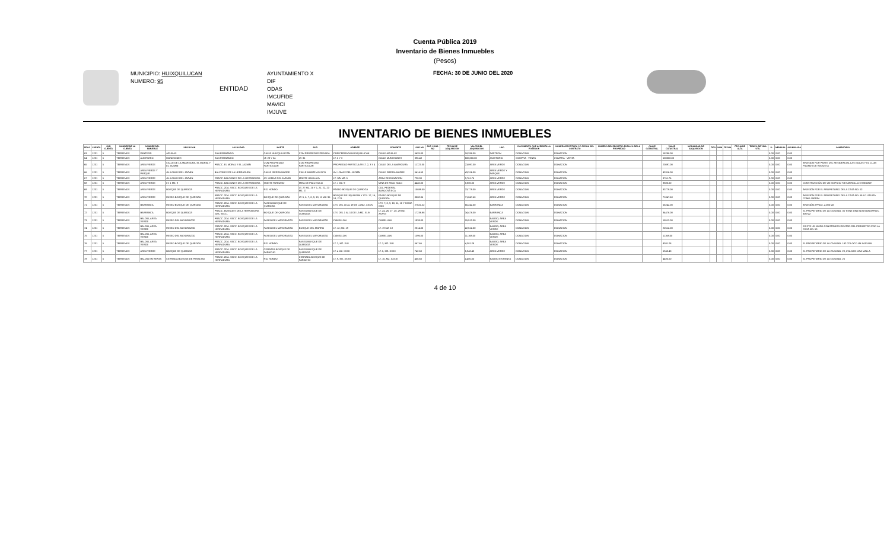Cuenta Pública 2019
Inventario de Bienes Inmuebles
(Pesos)
MUNICIPIO: HUIXQUILUCAN
NUMERO: 95
ENTIDAD
AYUNTAMIENTO X
DIF
ODAS
IMCUFIDE
MAVICI
IMJUVE
FECHA: 30 DE JUNIO DEL 2020
INVENTARIO DE BIENES INMUEBLES
| PROG | CUENTA | SUB CUENTA | NOMBRE DE LA CUENTA | NOMBRE DEL INMUEBLE | UBICACION | LOCALIDAD | NORTE | SUR | ORIENTE | PONIENTE | SUP. M2 | SUP. CONS. M2 | FECHA DE ADQUISICION | VALOR DEL ADQUISICION | USO | DOCUMENTO QUE ACREDITA LA POSESION | NUMERO ESCRITURA Y/O FECHA DEL CONTRATO | NUMERO DEL REGISTRO PUBLICO DE LA PROPIEDAD | CLAVE CATASTRAL | VALOR CATASTRAL | MODALIDAD DE ADQUISICION | TIPO | NUM | FECHA | FECHA DE ALTA | TIEMPO DE VIDA UTIL | % | MENSUAL | ACUMULADA | COMENTARIO |
| --- | --- | --- | --- | --- | --- | --- | --- | --- | --- | --- | --- | --- | --- | --- | --- | --- | --- | --- | --- | --- | --- | --- | --- | --- | --- | --- | --- | --- | --- | --- |
| 63 | 1231 | 5 | TERRENOS | PANTEON | AGUILAS | SAN FERNANDO | CALLE HUIXQUILUCAN | CON PROPIEDAD PRIVADA | CON CERRADA HUIXQUILUCAN | CALLE AGUILAS | 5425.00 | | | 18,288.00 | PANTEON | DONACION | DONACION | | | 18288.00 | | | | | | | 0.00 | 0.00 | 0.00 | |
| 64 | 1231 | 5 | TERRENOS | AUDITORIO | MUNICIONES | SAN FERNANDO | LT. 23 Y 24 | LT. 31 | LT. 2 Y 3 | CALLE MUNICIONES | 396.48 | | | 600,000.00 | AUDITORIO | COMPRA - VENTA | COMPRA - VENTA | | | 600000.00 | | | | | | | 0.00 | 0.00 | 0.00 | |
| 65 | 1231 | 5 | TERRENOS | AREA VERDE | CALLE DE LA AMARGURA, EL MORAL Y EL JAZMIN | FRACC. EL MORAL Y EL JAZMIN | CON PROPIEDAD PARTICULAR | CON PROPIEDAD PARTICULAR | PROPIEDAD PARTICULAR LT. 2, 3 Y 4 | CALLE DE LA AMARGURA | 11723.30 | | | 23,097.00 | AREA VERDE | DONACION | DONACION | | | 23097.00 | | | | | | | 0.00 | 0.00 | 0.00 | INVASION POR PARTE DEL RESIDENCIAL LAS GOLAS Y EL CLUB PILANDS DE RAQUETA |
| 66 | 1231 | 5 | TERRENOS | AREA VERDE Y PARQUE | AV. LOMAS DEL JAZMIN | BALCONES DE LA HERRADURA | CALLE SIERRA MADRE | CALLE MONTE AJUSCO | AV. LOMAS DEL JAZMIN | CALLE SIERRA MADRE | 5414.50 | | | 43,316.00 | AREA VERDE Y PARQUE | DONACION | DONACION | | | 43316.00 | | | | | | | 0.00 | 0.00 | 0.00 | |
| 67 | 1231 | 5 | TERRENOS | AREA VERDE | AV. LOMAS DEL JAZMIN | FRACC. BALCONES DE LA HERRADURA | AV. LOMAS DEL JAZMIN | MONTE HIMALAYA | LT. S/N MZ. 5 | AREA DE DONACION | 720.00 | | | 9,761.76 | AREA VERDE | DONACION | DONACION | | | 9761.76 | | | | | | | 0.00 | 0.00 | 0.00 | |
| 68 | 1231 | 5 | TERRENOS | AREA VERDE | LT. 1 MZ. 9 | FRACC. BALCONES DE LA HERRADURA | MONTE PARNASO | MINA DE PALO SOLO | LT. 1 MZ. 9 | MINA DE PALO SOLO | 4440.00 | | | 8,880.00 | AREA VERDE | DONACION | DONACION | | | 8880.00 | | | | | | | 0.00 | 0.00 | 0.00 | CONSTRUCCIÓN DE UN EDIFICIO "DESARROLLO CHANONE" |
| 69 | 1231 | 5 | TERRENOS | AREA VERDE | BOSQUE DE QUIROGA | FRACC. 2DA. SECC. BOSQUES DE LA HERRADURA | RIO HONDO | LT. 27 MZ. 25 Y 1, 21, 22, 23 MZ. 27 | PASEO BOSQUE DE QUIROGA | COL. FEDERAL BUROCRÁTICA | 15889.50 | | | 33,779.00 | AREA VERDE | DONACION | DONACION | | | 33779.00 | | | | | | | 0.00 | 0.00 | 0.00 | INVASIÓN POR EL PROPIETARIO DE LA CASA NO. 52 |
| 70 | 1231 | 5 | TERRENOS | AREA VERDE | PASEO BOSQUE DE QUIROGA | FRACC. 2DA. SECC. BOSQUES DE LA HERRADURA | BOSQUE DE QUIROGA | LT. 5, 6, 7, 8, 9, 10, 11 MZ. 35 | BOSQUE DE JIQUILPAN Y LTS. 17, 16, 18, Y 21 | PASEO BOSQUE DE QUIROGA | 8880.96 | | | 71,047.68 | AREA VERDE | DONACION | DONACION | | | 71047.68 | | | | | | | 0.00 | 0.00 | 0.00 | INVASIÓN POR EL PROPIETARIO DE LA CASA NO. 65 LO UTILIZA COMO JARDIN |
| 71 | 1231 | 5 | TERRENOS | BARRANCA | PASEO BOSQUE DE QUIROGA | FRACC. 2DA. SECC. BOSQUES DE LA HERRADURA | PASEO BOSQUE DE QUIROGA | PASEO DEL MAYORAZGO | LTS. DEL 10 AL 19 DE LA MZ. XXXIV | LTS. 7, 8, 9, 10, 11, 12 Y 13 MZ. XXIX | 27621.22 | | | 55,242.00 | BARRANCA | DONACION | DONACION | | | 55242.00 | | | | | | | 0.00 | 0.00 | 0.00 | INVASIÓN APROX. 2,000 M2 |
| 72 | 1231 | 5 | TERRENOS | BARRANCA | BOSQUE DE QUIROGA | FRACC. BOSQUES DE LA HERRADURA 2DA. SECC. | BOSQUE DE QUIROGA | PASEO BOSQUE DE QUIROGA | LTS. DEL 1 AL 10 DE LA MZ. XLIV | LT. 24, 26, 27, 28, 29 MZ. XXXVII | 17238.88 | | | 34,478.00 | BARRANCA | DONACION | DONACION | | | 34478.00 | | | | | | | 0.00 | 0.00 | 0.00 | EL PROPIETARIO DE LA CASA NO. 35 TIENE UNA INVASION APROX. 300 M2 |
| 73 | 1231 | 5 | TERRENOS | BALDIO, AREA VERDE | PASEO DEL MAYORAZGO | FRACC. 2DA. SECC. BOSQUES DE LA HERRADURA | PASEO DEL MAYORAZGO | PASEO DEL MAYORAZGO | CAMELLON | CAMELLON | 1939.00 | | | 15,512.00 | BALDIO, AREA VERDE | DONACION | DONACION | | | 15512.00 | | | | | | | 0.00 | 0.00 | 0.00 | |
| 74 | 1231 | 5 | TERRENOS | BALDIO, AREA VERDE | PASEO DEL MAYORAZGO | FRACC. 2DA. SECC. BOSQUES DE LA HERRADURA | PASEO DEL MAYORAZGO | BOSQUE DEL MORRO | LT. 12, MZ. 19 | LT. 19 MZ. 18 | 2814.00 | | | 22,512.00 | BALDIO, AREA VERDE | DONACION | DONACION | | | 22512.00 | | | | | | | 0.00 | 0.00 | 0.00 | EXISTE UN MURO CONSTRUIDO DENTRO DEL PERIMETRO POR LA CASA NO. 50 |
| 75 | 1231 | 5 | TERRENOS | BALDIO, AREA VERDE | PASEO DEL MAYORAZGO | FRACC. 2DA. SECC. BOSQUES DE LA HERRADURA | PASEO DEL MAYORAZGO | PASEO DEL MAYORAZGO | CAMELLON | CAMELLON | 1396.00 | | | 11,168.00 | BALDIO, AREA VERDE | DONACION | DONACION | | | 11168.00 | | | | | | | 0.00 | 0.00 | 0.00 | |
| 76 | 1231 | 5 | TERRENOS | BALDIO, AREA VERDE | PASEO BOSQUE DE QUIROGA | FRACC. 2DA. SECC. BOSQUES DE LA HERRADURA | RIO HONDO | PASEO BOSQUE DE QUIROGA | LT. 2, MZ. XLII | LT. 3, MZ. XLII | 547.66 | | | 4,381.28 | BALDIO, AREA VERDE | DONACION | DONACION | | | 4381.28 | | | | | | | 0.00 | 0.00 | 0.00 | EL PROPIETARIO DE LA CASA NO. 192 COLOCO UN ZAGUAN |
| 77 | 1231 | 5 | TERRENOS | AREA VERDE | BOSQUE DE QUIROGA | FRACC. 2DA. SECC. BOSQUES DE LA HERRADURA | CERRADA BOSQUE DE PARACHO | PASEO BOSQUE DE QUIROGA | LT. 4 MZ. XXXII | LT. 5, MZ. XXXII | 742.50 | | | 5,940.40 | AREA VERDE | DONACION | DONACION | | | 5940.40 | | | | | | | 0.00 | 0.00 | 0.00 | EL PROPIETARIO DE LA CASA NO. 29, COLOCO UNA MALLA |
| 78 | 1231 | 5 | TERRENOS | BALDIO EN RENTA | CERRADA BOSQUE DE PARACHO | FRACC. 2DA. SECC. BOSQUES DE LA HERRADURA | RIO HONDO | CERRADA BOSQUE DE PARACHO | LT. 9, MZ. XXXIII | LT. 10, MZ. XXXIII | 455.60 | | | 4,480.00 | BALDIO EN RENTA | DONACION | DONACION | | | 4480.00 | | | | | | | 0.00 | 0.00 | 0.00 | EL PROPIETARIO DE LA CASA NO. 26 |
4 de 10